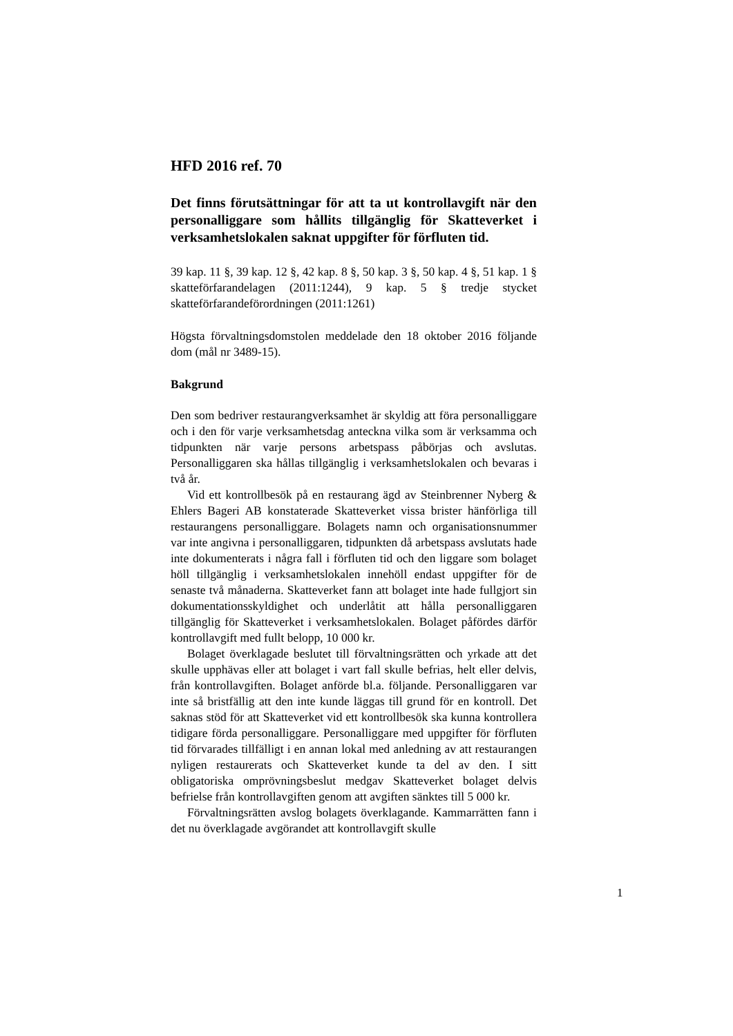HFD 2016 ref. 70
Det finns förutsättningar för att ta ut kontrollavgift när den personalliggare som hållits tillgänglig för Skatteverket i verksamhetslokalen saknat uppgifter för förfluten tid.
39 kap. 11 §, 39 kap. 12 §, 42 kap. 8 §, 50 kap. 3 §, 50 kap. 4 §, 51 kap. 1 § skatteförfarandelagen (2011:1244), 9 kap. 5 § tredje stycket skatteförfarandeförordningen (2011:1261)
Högsta förvaltningsdomstolen meddelade den 18 oktober 2016 följande dom (mål nr 3489-15).
Bakgrund
Den som bedriver restaurangverksamhet är skyldig att föra personalliggare och i den för varje verksamhetsdag anteckna vilka som är verksamma och tidpunkten när varje persons arbetspass påbörjas och avslutas. Personalliggaren ska hållas tillgänglig i verksamhetslokalen och bevaras i två år.
Vid ett kontrollbesök på en restaurang ägd av Steinbrenner Nyberg & Ehlers Bageri AB konstaterade Skatteverket vissa brister hänförliga till restaurangens personalliggare. Bolagets namn och organisationsnummer var inte angivna i personalliggaren, tidpunkten då arbetspass avslutats hade inte dokumenterats i några fall i förfluten tid och den liggare som bolaget höll tillgänglig i verksamhetslokalen innehöll endast uppgifter för de senaste två månaderna. Skatteverket fann att bolaget inte hade fullgjort sin dokumentationsskyldighet och underlåtit att hålla personalliggaren tillgänglig för Skatteverket i verksamhetslokalen. Bolaget påfördes därför kontrollavgift med fullt belopp, 10 000 kr.
Bolaget överklagade beslutet till förvaltningsrätten och yrkade att det skulle upphävas eller att bolaget i vart fall skulle befrias, helt eller delvis, från kontrollavgiften. Bolaget anförde bl.a. följande. Personalliggaren var inte så bristfällig att den inte kunde läggas till grund för en kontroll. Det saknas stöd för att Skatteverket vid ett kontrollbesök ska kunna kontrollera tidigare förda personalliggare. Personalliggare med uppgifter för förfluten tid förvarades tillfälligt i en annan lokal med anledning av att restaurangen nyligen restaurerats och Skatteverket kunde ta del av den. I sitt obligatoriska omprövningsbeslut medgav Skatteverket bolaget delvis befrielse från kontrollavgiften genom att avgiften sänktes till 5 000 kr.
Förvaltningsrätten avslog bolagets överklagande. Kammarrätten fann i det nu överklagade avgörandet att kontrollavgift skulle
1